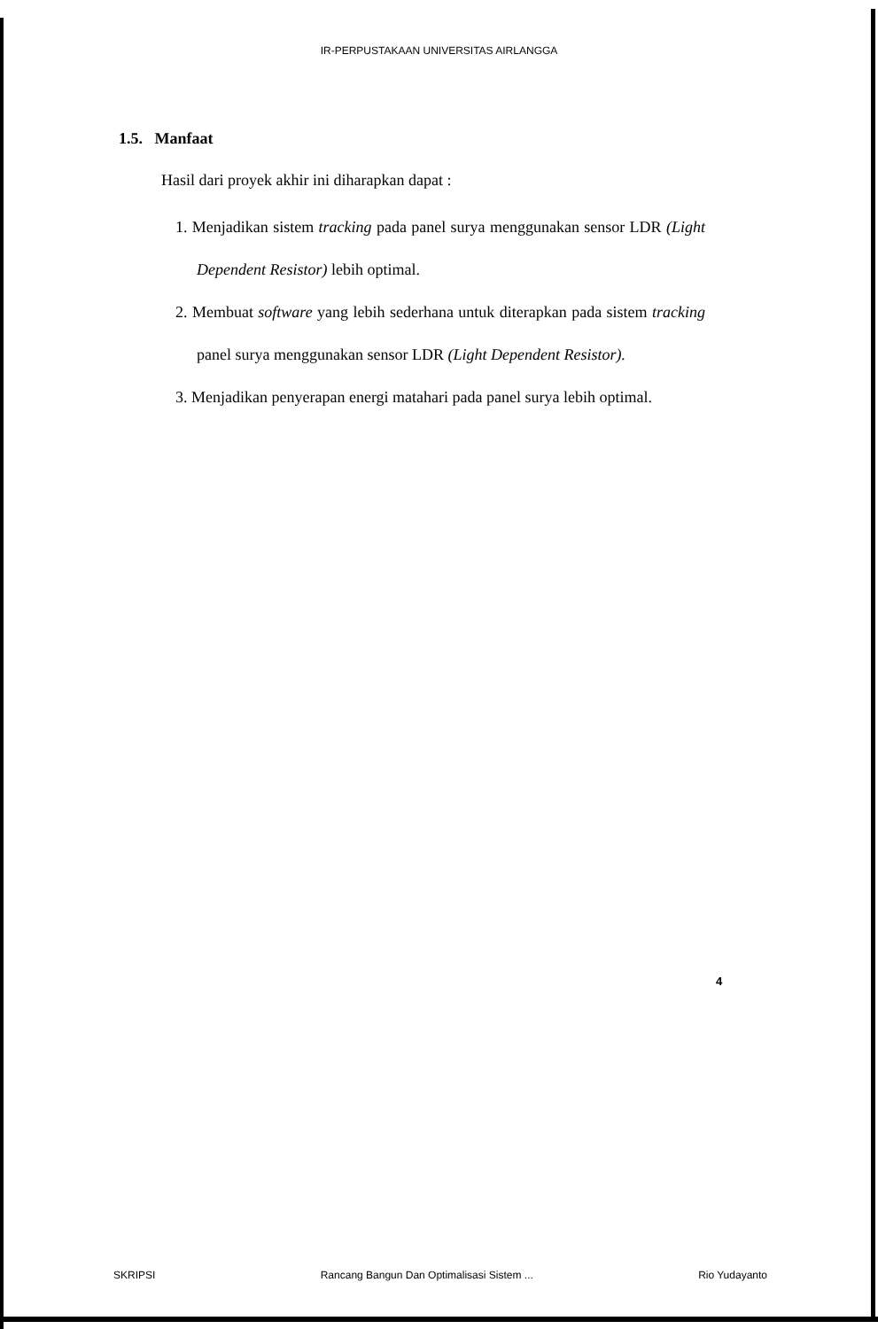IR-PERPUSTAKAAN UNIVERSITAS AIRLANGGA
1.5. Manfaat
Hasil dari proyek akhir ini diharapkan dapat :
1. Menjadikan sistem tracking pada panel surya menggunakan sensor LDR (Light Dependent Resistor) lebih optimal.
2. Membuat software yang lebih sederhana untuk diterapkan pada sistem tracking panel surya menggunakan sensor LDR (Light Dependent Resistor).
3. Menjadikan penyerapan energi matahari pada panel surya lebih optimal.
4
SKRIPSI Rancang Bangun Dan Optimalisasi Sistem ... Rio Yudayanto